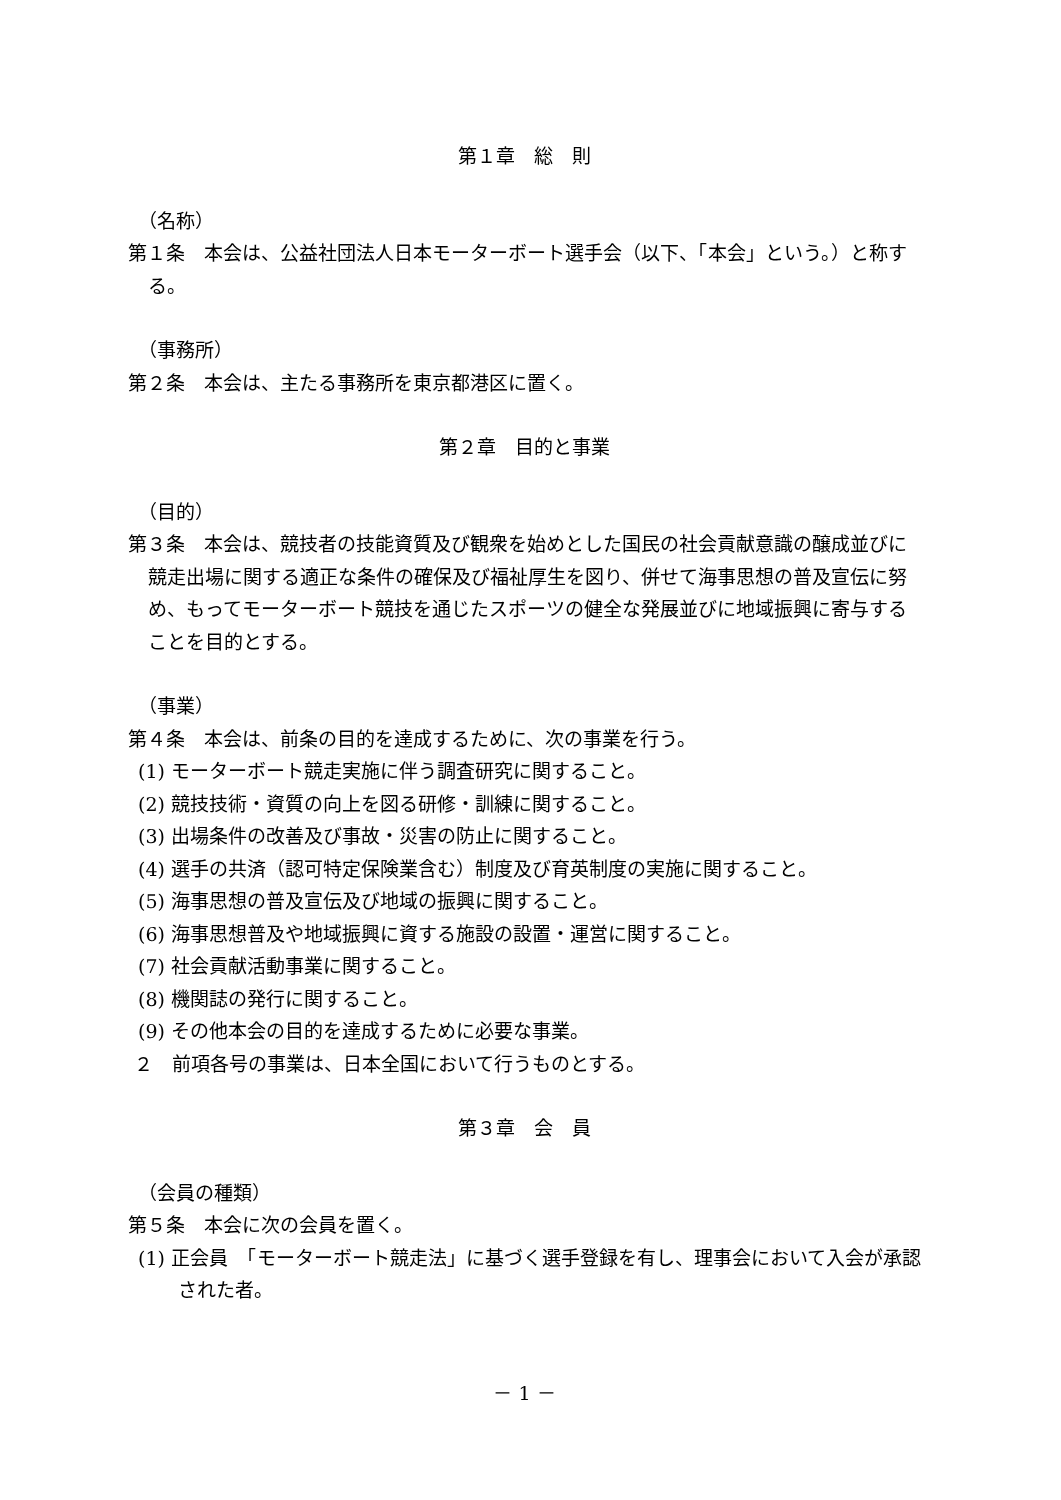第１章　総　則
（名称）
第１条　本会は、公益社団法人日本モーターボート選手会（以下、「本会」という。）と称する。
（事務所）
第２条　本会は、主たる事務所を東京都港区に置く。
第２章　目的と事業
（目的）
第３条　本会は、競技者の技能資質及び観衆を始めとした国民の社会貢献意識の醸成並びに競走出場に関する適正な条件の確保及び福祉厚生を図り、併せて海事思想の普及宣伝に努め、もってモーターボート競技を通じたスポーツの健全な発展並びに地域振興に寄与することを目的とする。
（事業）
第４条　本会は、前条の目的を達成するために、次の事業を行う。
(1) モーターボート競走実施に伴う調査研究に関すること。
(2) 競技技術・資質の向上を図る研修・訓練に関すること。
(3) 出場条件の改善及び事故・災害の防止に関すること。
(4) 選手の共済（認可特定保険業含む）制度及び育英制度の実施に関すること。
(5) 海事思想の普及宣伝及び地域の振興に関すること。
(6) 海事思想普及や地域振興に資する施設の設置・運営に関すること。
(7) 社会貢献活動事業に関すること。
(8) 機関誌の発行に関すること。
(9) その他本会の目的を達成するために必要な事業。
２　前項各号の事業は、日本全国において行うものとする。
第３章　会　員
（会員の種類）
第５条　本会に次の会員を置く。
(1) 正会員　「モーターボート競走法」に基づく選手登録を有し、理事会において入会が承認された者。
－ 1 －